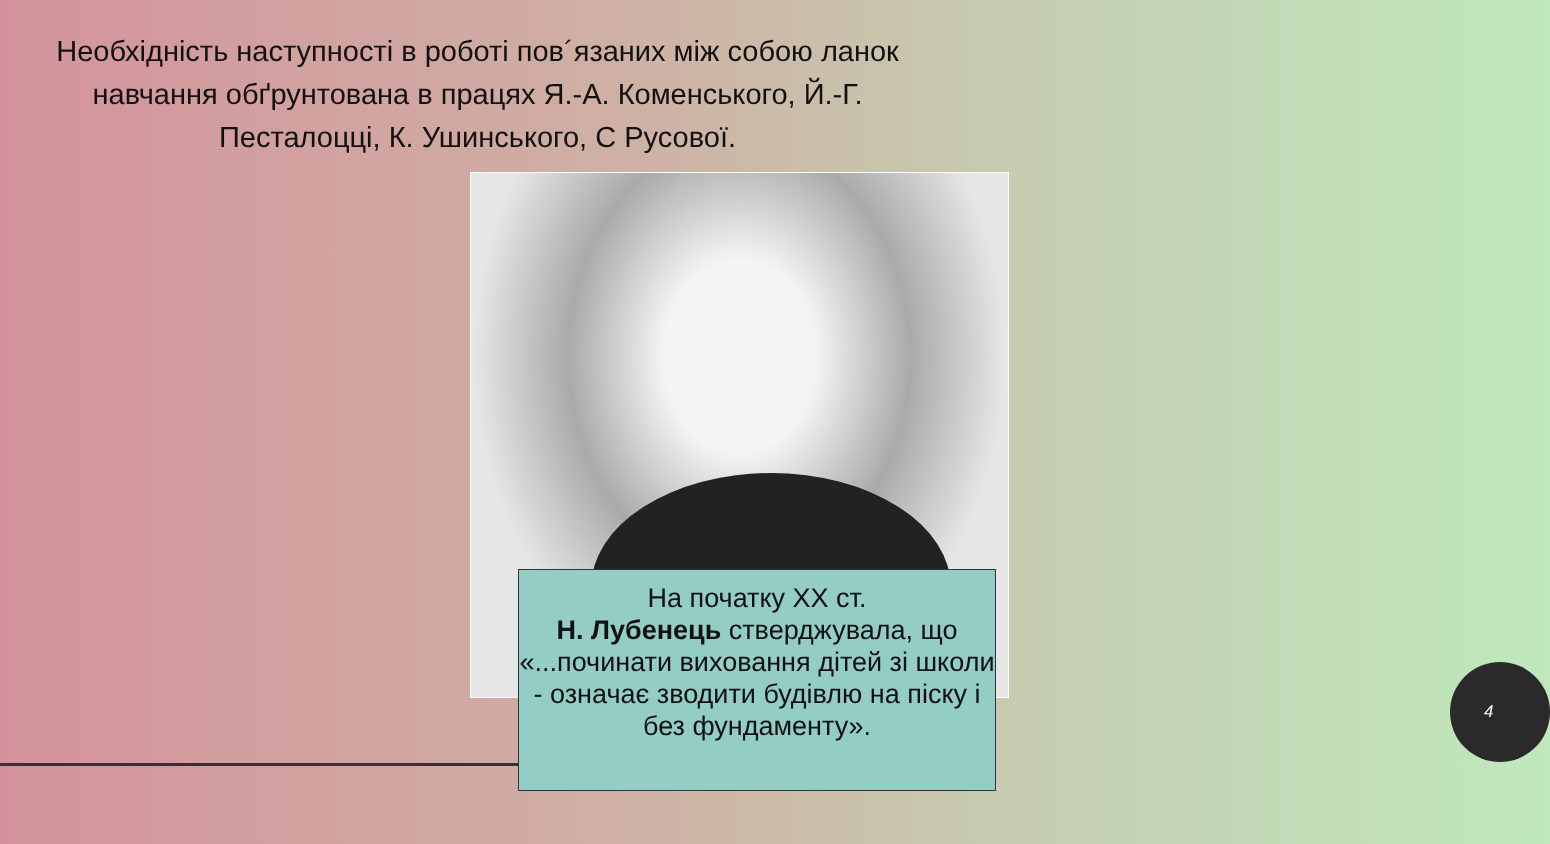Необхідність наступності в роботі пов´язаних між собою ланок навчання обґрунтована в працях Я.-А. Коменського, Й.-Г. Песталоцці, К. Ушинського, С Русової.
На початку XX ст.
Н. Лубенець стверджувала, що «...починати виховання дітей зі школи - означає зводити будівлю на піску і без фундаменту».
4